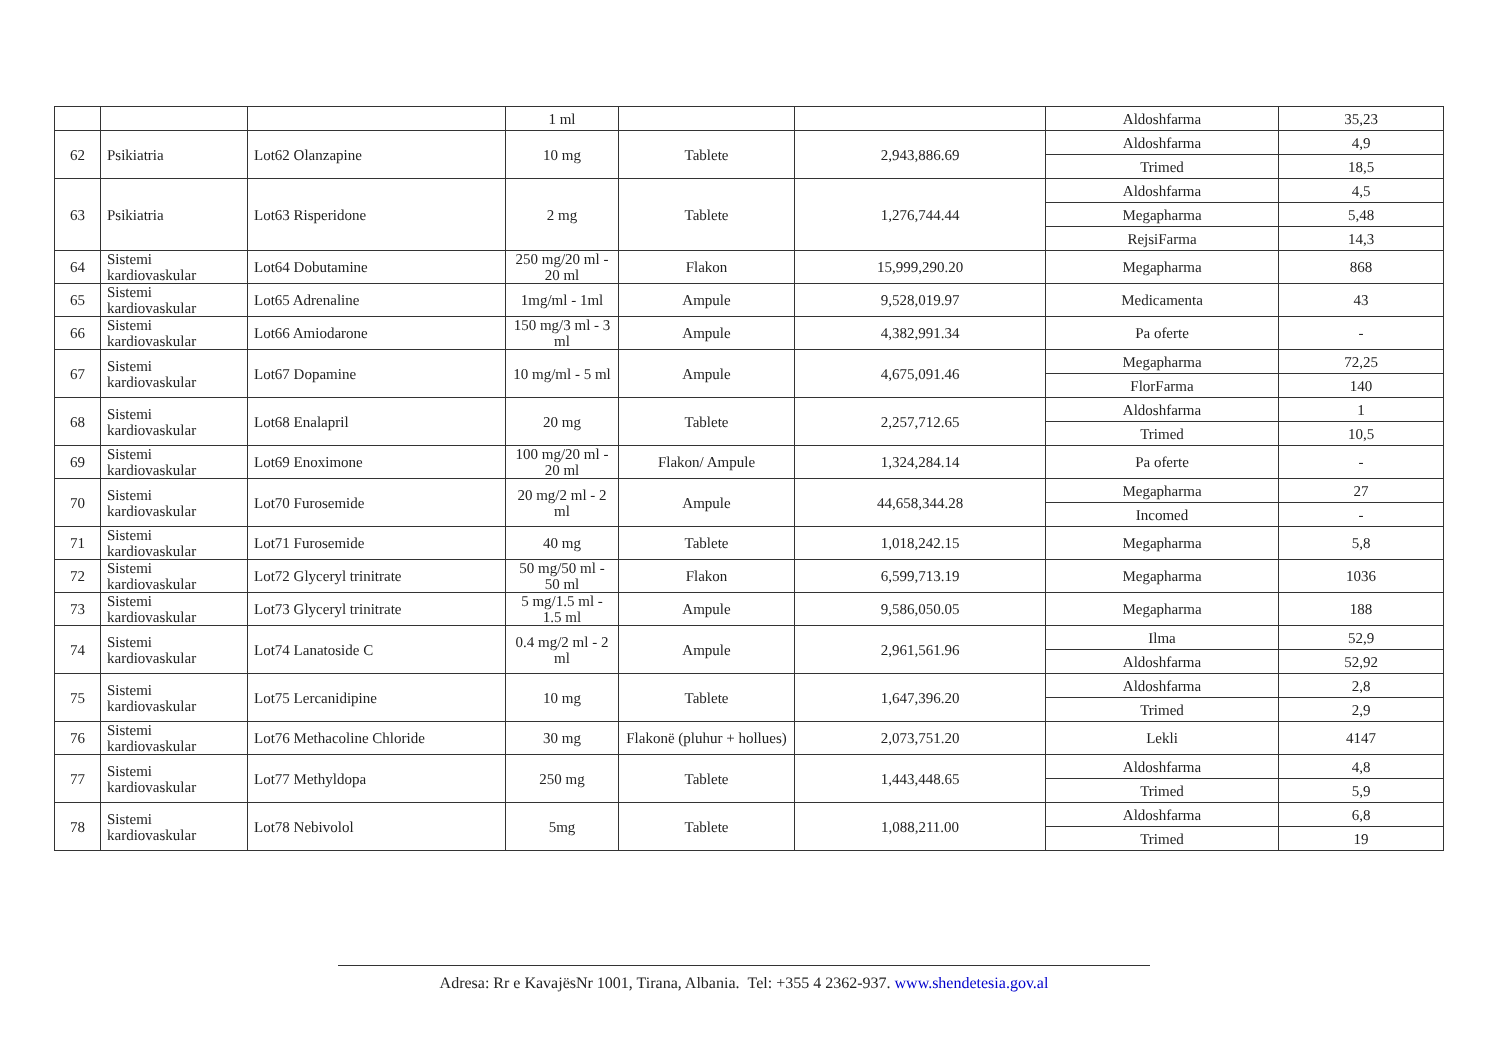| | | | 1 ml | | | Aldoshfarma | 35,23 |
| 62 | Psikiatria | Lot62 Olanzapine | 10 mg | Tablete | 2,943,886.69 | Aldoshfarma | 4,9 |
| | | | | | | Trimed | 18,5 |
| 63 | Psikiatria | Lot63 Risperidone | 2 mg | Tablete | 1,276,744.44 | Aldoshfarma | 4,5 |
| | | | | | | Megapharma | 5,48 |
| | | | | | | RejsiFarma | 14,3 |
| 64 | Sistemi kardiovaskular | Lot64 Dobutamine | 250 mg/20 ml - 20 ml | Flakon | 15,999,290.20 | Megapharma | 868 |
| 65 | Sistemi kardiovaskular | Lot65 Adrenaline | 1mg/ml - 1ml | Ampule | 9,528,019.97 | Medicamenta | 43 |
| 66 | Sistemi kardiovaskular | Lot66 Amiodarone | 150 mg/3 ml - 3 ml | Ampule | 4,382,991.34 | Pa oferte | - |
| 67 | Sistemi kardiovaskular | Lot67 Dopamine | 10 mg/ml - 5 ml | Ampule | 4,675,091.46 | Megapharma | 72,25 |
| | | | | | | FlorFarma | 140 |
| 68 | Sistemi kardiovaskular | Lot68 Enalapril | 20 mg | Tablete | 2,257,712.65 | Aldoshfarma | 1 |
| | | | | | | Trimed | 10,5 |
| 69 | Sistemi kardiovaskular | Lot69 Enoximone | 100 mg/20 ml - 20 ml | Flakon/ Ampule | 1,324,284.14 | Pa oferte | - |
| 70 | Sistemi kardiovaskular | Lot70 Furosemide | 20 mg/2 ml - 2 ml | Ampule | 44,658,344.28 | Megapharma | 27 |
| | | | | | | Incomed | - |
| 71 | Sistemi kardiovaskular | Lot71 Furosemide | 40 mg | Tablete | 1,018,242.15 | Megapharma | 5,8 |
| 72 | Sistemi kardiovaskular | Lot72 Glyceryl trinitrate | 50 mg/50 ml - 50 ml | Flakon | 6,599,713.19 | Megapharma | 1036 |
| 73 | Sistemi kardiovaskular | Lot73 Glyceryl trinitrate | 5 mg/1.5 ml - 1.5 ml | Ampule | 9,586,050.05 | Megapharma | 188 |
| 74 | Sistemi kardiovaskular | Lot74 Lanatoside C | 0.4 mg/2 ml - 2 ml | Ampule | 2,961,561.96 | Ilma | 52,9 |
| | | | | | | Aldoshfarma | 52,92 |
| 75 | Sistemi kardiovaskular | Lot75 Lercanidipine | 10 mg | Tablete | 1,647,396.20 | Aldoshfarma | 2,8 |
| | | | | | | Trimed | 2,9 |
| 76 | Sistemi kardiovaskular | Lot76 Methacoline Chloride | 30 mg | Flakonë (pluhur + hollues) | 2,073,751.20 | Lekli | 4147 |
| 77 | Sistemi kardiovaskular | Lot77 Methyldopa | 250 mg | Tablete | 1,443,448.65 | Aldoshfarma | 4,8 |
| | | | | | | Trimed | 5,9 |
| 78 | Sistemi kardiovaskular | Lot78 Nebivolol | 5mg | Tablete | 1,088,211.00 | Aldoshfarma | 6,8 |
| | | | | | | Trimed | 19 |
Adresa: Rr e KavajësNr 1001, Tirana, Albania. Tel: +355 4 2362-937. www.shendetesia.gov.al